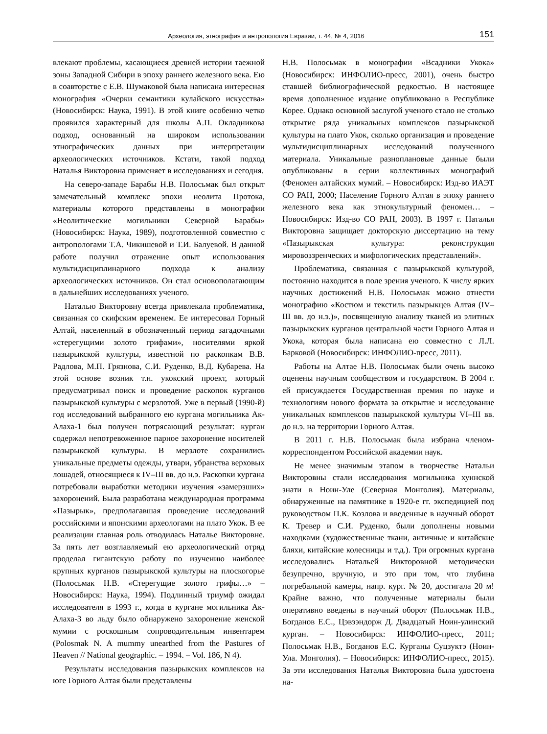Археология, этнография и антропология Евразии, т. 44, № 4, 2016 151
влекают проблемы, касающиеся древней истории таежной зоны Западной Сибири в эпоху раннего железного века. Ею в соавторстве с Е.В. Шумаковой была написана интересная монография «Очерки семантики кулайского искусства» (Новосибирск: Наука, 1991). В этой книге особенно четко проявился характерный для школы А.П. Окладникова подход, основанный на широком использовании этнографических данных при интерпретации археологических источников. Кстати, такой подход Наталья Викторовна применяет в исследованиях и сегодня.
На северо-западе Барабы Н.В. Полосьмак был открыт замечательный комплекс эпохи неолита Протока, материалы которого представлены в монографии «Неолитические могильники Северной Барабы» (Новосибирск: Наука, 1989), подготовленной совместно с антропологами Т.А. Чикишевой и Т.И. Балуевой. В данной работе получил отражение опыт использования мультидисциплинарного подхода к анализу археологических источников. Он стал основополагающим в дальнейших исследованиях ученого.
Наталью Викторовну всегда привлекала проблематика, связанная со скифским временем. Ее интересовал Горный Алтай, населенный в обозначенный период загадочными «стерегущими золото грифами», носителями яркой пазырыкской культуры, известной по раскопкам В.В. Радлова, М.П. Грязнова, С.И. Руденко, В.Д. Кубарева. На этой основе возник т.н. укокский проект, который предусматривал поиск и проведение раскопок курганов пазырыкской культуры с мерзлотой. Уже в первый (1990-й) год исследований выбранного ею кургана могильника Ак-Алаха-1 был получен потрясающий результат: курган содержал непотревоженное парное захоронение носителей пазырыкской культуры. В мерзлоте сохранились уникальные предметы одежды, утвари, убранства верховых лошадей, относящиеся к IV–III вв. до н.э. Раскопки кургана потребовали выработки методики изучения «замерзших» захоронений. Была разработана международная программа «Пазырык», предполагавшая проведение исследований российскими и японскими археологами на плато Укок. В ее реализации главная роль отводилась Наталье Викторовне. За пять лет возглавляемый ею археологический отряд проделал гигантскую работу по изучению наиболее крупных курганов пазырыкской культуры на плоскогорье (Полосьмак Н.В. «Стерегущие золото грифы…» – Новосибирск: Наука, 1994). Подлинный триумф ожидал исследователя в 1993 г., когда в кургане могильника Ак-Алаха-3 во льду было обнаружено захоронение женской мумии с роскошным сопроводительным инвентарем (Polosmak N. A mummy unearthed from the Pastures of Heaven // National geographic. – 1994. – Vol. 186, N 4).
Результаты исследования пазырыкских комплексов на юге Горного Алтая были представлены
Н.В. Полосьмак в монографии «Всадники Укока» (Новосибирск: ИНФОЛИО-пресс, 2001), очень быстро ставшей библиографической редкостью. В настоящее время дополненное издание опубликовано в Республике Корее. Однако основной заслугой ученого стало не столько открытие ряда уникальных комплексов пазырыкской культуры на плато Укок, сколько организация и проведение мультидисциплинарных исследований полученного материала. Уникальные разноплановые данные были опубликованы в серии коллективных монографий (Феномен алтайских мумий. – Новосибирск: Изд-во ИАЭТ СО РАН, 2000; Население Горного Алтая в эпоху раннего железного века как этнокультурный феномен… – Новосибирск: Изд-во СО РАН, 2003). В 1997 г. Наталья Викторовна защищает докторскую диссертацию на тему «Пазырыкская культура: реконструкция мировоззренческих и мифологических представлений».
Проблематика, связанная с пазырыкской культурой, постоянно находится в поле зрения ученого. К числу ярких научных достижений Н.В. Полосьмак можно отнести монографию «Костюм и текстиль пазырыкцев Алтая (IV–III вв. до н.э.)», посвященную анализу тканей из элитных пазырыкских курганов центральной части Горного Алтая и Укока, которая была написана ею совместно с Л.Л. Барковой (Новосибирск: ИНФОЛИО-пресс, 2011).
Работы на Алтае Н.В. Полосьмак были очень высоко оценены научным сообществом и государством. В 2004 г. ей присуждается Государственная премия по науке и технологиям нового формата за открытие и исследование уникальных комплексов пазырыкской культуры VI–III вв. до н.э. на территории Горного Алтая.
В 2011 г. Н.В. Полосьмак была избрана членом-корреспондентом Российской академии наук.
Не менее значимым этапом в творчестве Натальи Викторовны стали исследования могильника хуннской знати в Ноин-Уле (Северная Монголия). Материалы, обнаруженные на памятнике в 1920-е гг. экспедицией под руководством П.К. Козлова и введенные в научный оборот К. Тревер и С.И. Руденко, были дополнены новыми находками (художественные ткани, античные и китайские бляхи, китайские колесницы и т.д.). Три огромных кургана исследовались Натальей Викторовной методически безупречно, вручную, и это при том, что глубина погребальной камеры, напр. кург. № 20, достигала 20 м! Крайне важно, что полученные материалы были оперативно введены в научный оборот (Полосьмак Н.В., Богданов Е.С., Цэвээндорж Д. Двадцатый Ноин-улинский курган. – Новосибирск: ИНФОЛИО-пресс, 2011; Полосьмак Н.В., Богданов Е.С. Курганы Суцзуктэ (Ноин-Ула. Монголия). – Новосибирск: ИНФОЛИО-пресс, 2015). За эти исследования Наталья Викторовна была удостоена на-